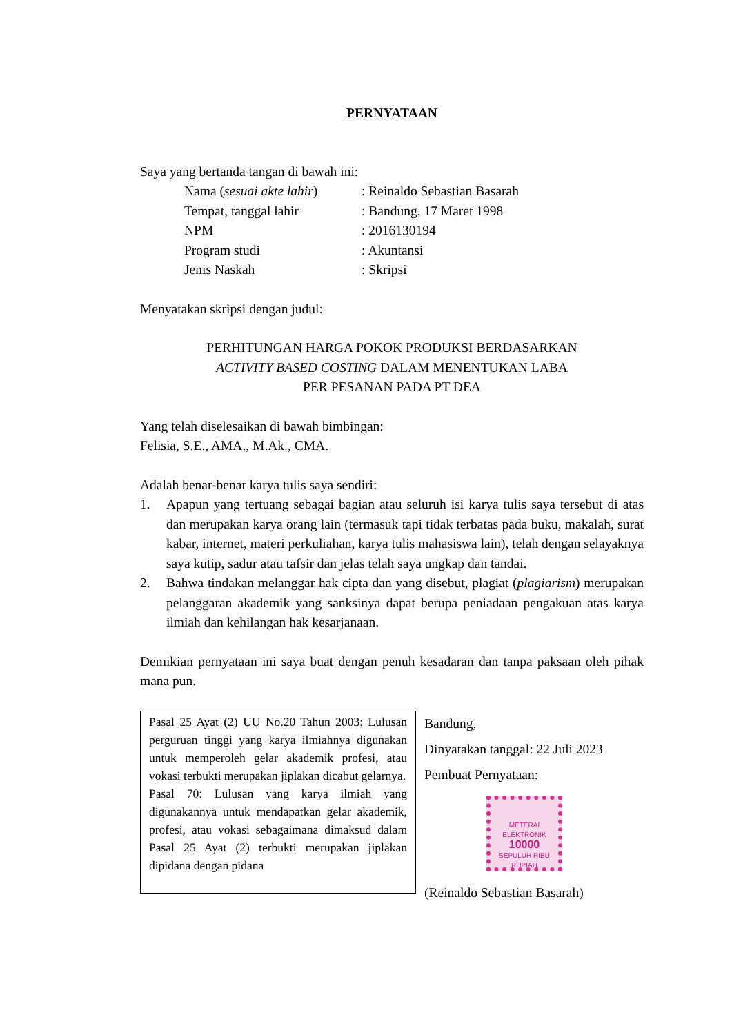PERNYATAAN
Saya yang bertanda tangan di bawah ini:
| Nama ( sesuai akte lahir ) | : Reinaldo Sebastian Basarah |
| Tempat, tanggal lahir | : Bandung, 17 Maret 1998 |
| NPM | : 2016130194 |
| Program studi | : Akuntansi |
| Jenis Naskah | : Skripsi |
Menyatakan skripsi dengan judul:
PERHITUNGAN HARGA POKOK PRODUKSI BERDASARKAN
ACTIVITY BASED COSTING DALAM MENENTUKAN LABA
PER PESANAN PADA PT DEA
Yang telah diselesaikan di bawah bimbingan:
Felisia, S.E., AMA., M.Ak., CMA.
Adalah benar-benar karya tulis saya sendiri:
1. Apapun yang tertuang sebagai bagian atau seluruh isi karya tulis saya tersebut di atas dan merupakan karya orang lain (termasuk tapi tidak terbatas pada buku, makalah, surat kabar, internet, materi perkuliahan, karya tulis mahasiswa lain), telah dengan selayaknya saya kutip, sadur atau tafsir dan jelas telah saya ungkap dan tandai.
2. Bahwa tindakan melanggar hak cipta dan yang disebut, plagiat (plagiarism) merupakan pelanggaran akademik yang sanksinya dapat berupa peniadaan pengakuan atas karya ilmiah dan kehilangan hak kesarjanaan.
Demikian pernyataan ini saya buat dengan penuh kesadaran dan tanpa paksaan oleh pihak mana pun.
Pasal 25 Ayat (2) UU No.20 Tahun 2003: Lulusan perguruan tinggi yang karya ilmiahnya digunakan untuk memperoleh gelar akademik profesi, atau vokasi terbukti merupakan jiplakan dicabut gelarnya.
Pasal 70: Lulusan yang karya ilmiah yang digunakannya untuk mendapatkan gelar akademik, profesi, atau vokasi sebagaimana dimaksud dalam Pasal 25 Ayat (2) terbukti merupakan jiplakan dipidana dengan pidana
Bandung,
Dinyatakan tanggal: 22 Juli 2023
Pembuat Pernyataan:
METERAI
ELEKTRONIK
10000
SEPULUH RIBU RUPIAH
(Reinaldo Sebastian Basarah)